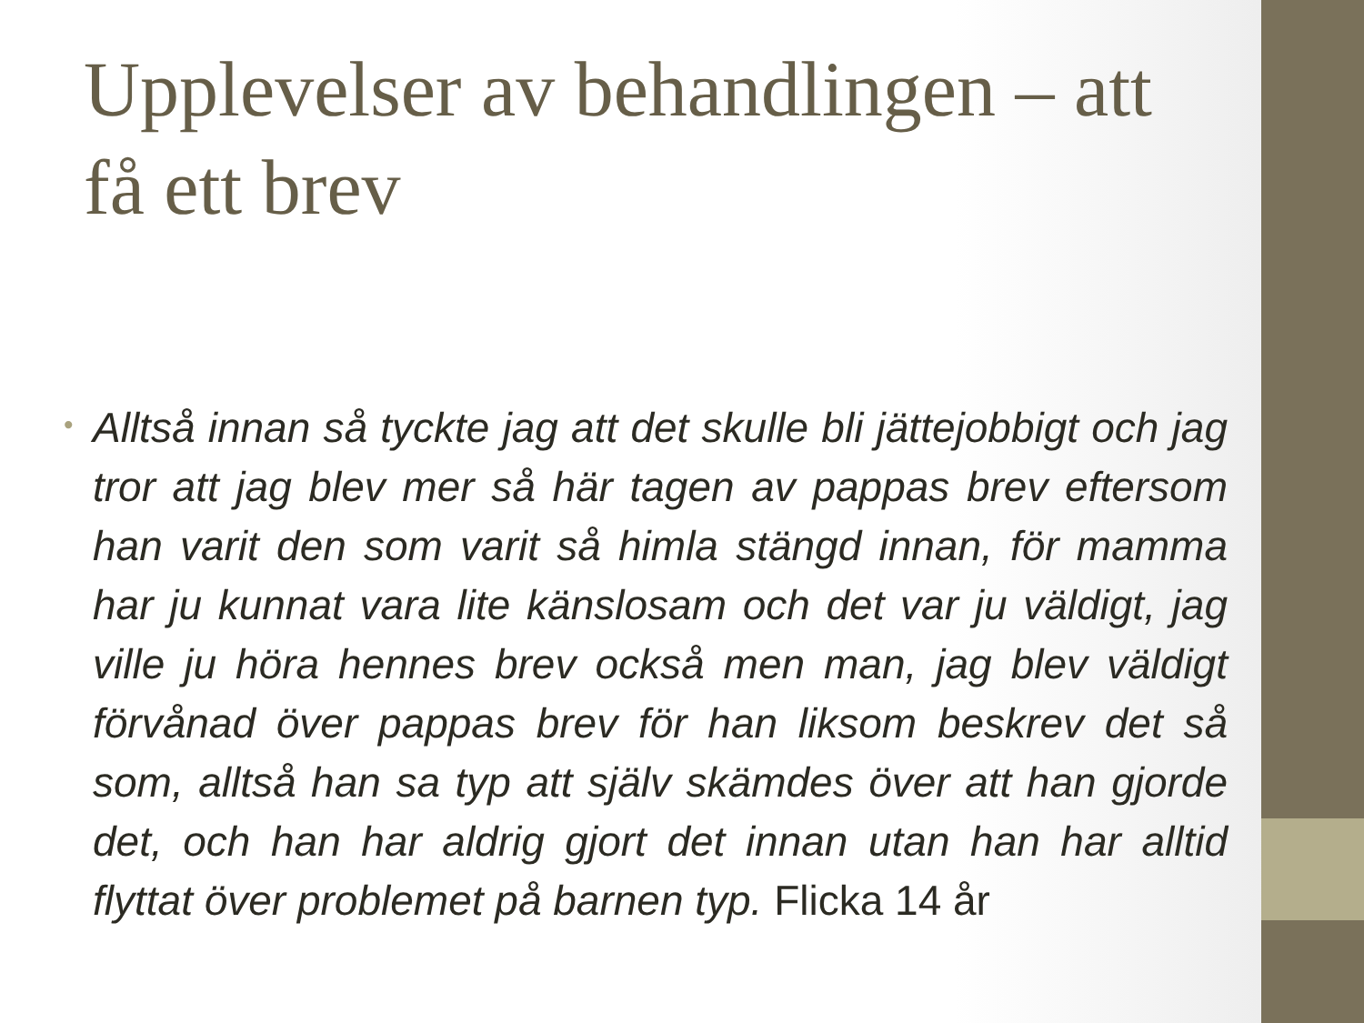Upplevelser av behandlingen – att få ett brev
•
Alltså innan så tyckte jag att det skulle bli jättejobbigt och jag tror att jag blev mer så här tagen av pappas brev eftersom han varit den som varit så himla stängd innan, för mamma har ju kunnat vara lite känslosam och det var ju väldigt, jag ville ju höra hennes brev också men man, jag blev väldigt förvånad över pappas brev för han liksom beskrev det så som, alltså han sa typ att själv skämdes över att han gjorde det, och han har aldrig gjort det innan utan han har alltid flyttat över problemet på barnen typ. Flicka 14 år